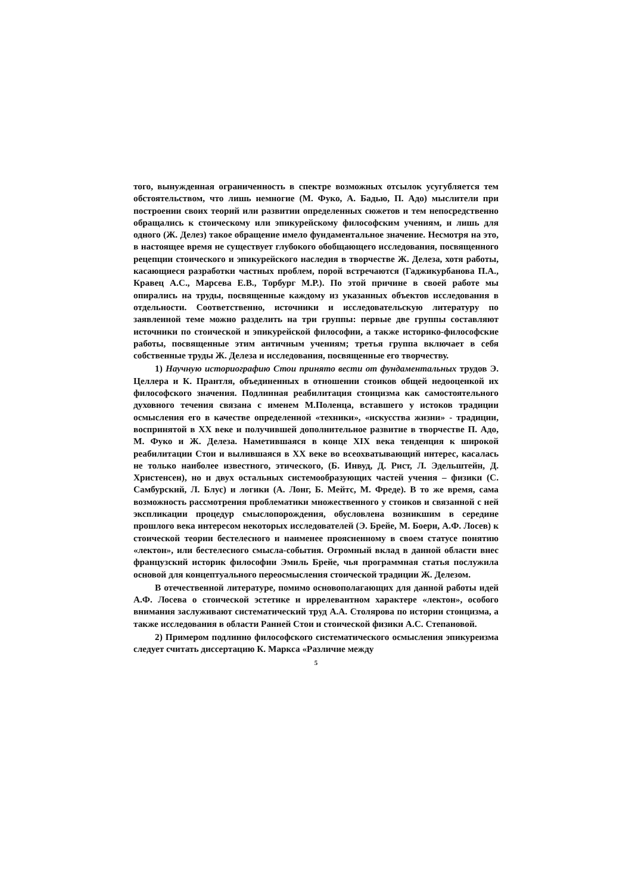того, вынужденная ограниченность в спектре возможных отсылок усугубляется тем обстоятельством, что лишь немногие (М. Фуко, А. Бадью, П. Адо) мыслители при построении своих теорий или развитии определенных сюжетов и тем непосредственно обращались к стоическому или эпикурейскому философским учениям, и лишь для одного (Ж. Делез) такое обращение имело фундаментальное значение. Несмотря на это, в настоящее время не существует глубокого обобщающего исследования, посвященного рецепции стоического и эпикурейского наследия в творчестве Ж. Делеза, хотя работы, касающиеся разработки частных проблем, порой встречаются (Гаджикурбанова П.А., Кравец А.С., Марсева Е.В., Торбург М.Р.). По этой причине в своей работе мы опирались на труды, посвященные каждому из указанных объектов исследования в отдельности. Соответственно, источники и исследовательскую литературу по заявленной теме можно разделить на три группы: первые две группы составляют источники по стоической и эпикурейской философии, а также историко-философские работы, посвященные этим античным учениям; третья группа включает в себя собственные труды Ж. Делеза и исследования, посвященные его творчеству.
1) Научную историографию Стои принято вести от фундаментальных трудов Э. Целлера и К. Прантля, объединенных в отношении стоиков общей недооценкой их философского значения. Подлинная реабилитация стоицизма как самостоятельного духовного течения связана с именем М.Поленца, вставшего у истоков традиции осмысления его в качестве определенной «техники», «искусства жизни» - традиции, воспринятой в XX веке и получившей дополнительное развитие в творчестве П. Адо, М. Фуко и Ж. Делеза. Наметившаяся в конце XIX века тенденция к широкой реабилитации Стои и вылившаяся в XX веке во всеохватывающий интерес, касалась не только наиболее известного, этического, (Б. Инвуд, Д. Рист, Л. Эдельштейн, Д. Христенсен), но и двух остальных системообразующих частей учения – физики (С. Самбурский, Л. Блус) и логики (А. Лонг, Б. Мейтс, М. Фреде). В то же время, сама возможность рассмотрения проблематики множественного у стоиков и связанной с ней экспликации процедур смыслопорождения, обусловлена возникшим в середине прошлого века интересом некоторых исследователей (Э. Брейе, М. Боери, А.Ф. Лосев) к стоической теории бестелесного и наименее проясненному в своем статусе понятию «лектон», или бестелесного смысла-события. Огромный вклад в данной области внес французский историк философии Эмиль Брейе, чья программная статья послужила основой для концептуального переосмысления стоической традиции Ж. Делезом.
В отечественной литературе, помимо основополагающих для данной работы идей А.Ф. Лосева о стоической эстетике и иррелевантном характере «лектон», особого внимания заслуживают систематический труд А.А. Столярова по истории стоицизма, а также исследования в области Ранней Стои и стоической физики А.С. Степановой.
2) Примером подлинно философского систематического осмысления эпикуреизма следует считать диссертацию К. Маркса «Различие между
5